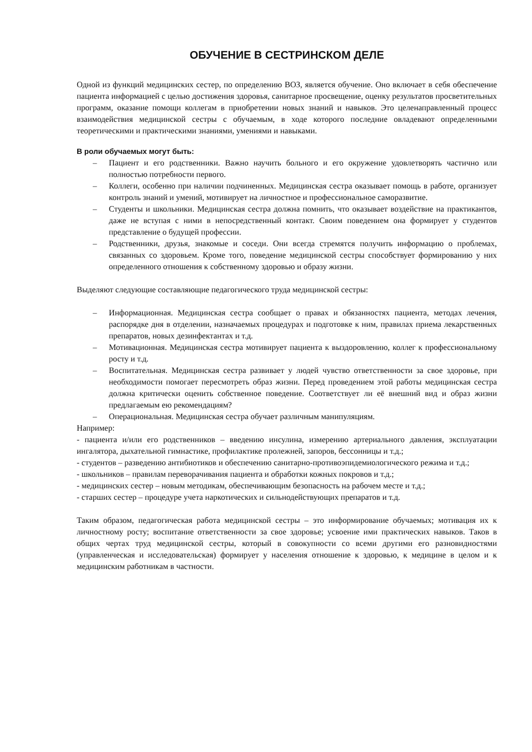ОБУЧЕНИЕ В СЕСТРИНСКОМ ДЕЛЕ
Одной из функций медицинских сестер, по определению ВОЗ, является обучение. Оно включает в себя обеспечение пациента информацией с целью достижения здоровья, санитарное просвещение, оценку результатов просветительных программ, оказание помощи коллегам в приобретении новых знаний и навыков. Это целенаправленный процесс взаимодействия медицинской сестры с обучаемым, в ходе которого последние овладевают определенными теоретическими и практическими знаниями, умениями и навыками.
В роли обучаемых могут быть:
– Пациент и его родственники. Важно научить больного и его окружение удовлетворять частично или полностью потребности первого.
– Коллеги, особенно при наличии подчиненных. Медицинская сестра оказывает помощь в работе, организует контроль знаний и умений, мотивирует на личностное и профессиональное саморазвитие.
– Студенты и школьники. Медицинская сестра должна помнить, что оказывает воздействие на практикантов, даже не вступая с ними в непосредственный контакт. Своим поведением она формирует у студентов представление о будущей профессии.
– Родственники, друзья, знакомые и соседи. Они всегда стремятся получить информацию о проблемах, связанных со здоровьем. Кроме того, поведение медицинской сестры способствует формированию у них определенного отношения к собственному здоровью и образу жизни.
Выделяют следующие составляющие педагогического труда медицинской сестры:
– Информационная. Медицинская сестра сообщает о правах и обязанностях пациента, методах лечения, распорядке дня в отделении, назначаемых процедурах и подготовке к ним, правилах приема лекарственных препаратов, новых дезинфектантах и т.д.
– Мотивационная. Медицинская сестра мотивирует пациента к выздоровлению, коллег к профессиональному росту и т.д.
– Воспитательная. Медицинская сестра развивает у людей чувство ответственности за свое здоровье, при необходимости помогает пересмотреть образ жизни. Перед проведением этой работы медицинская сестра должна критически оценить собственное поведение. Соответствует ли её внешний вид и образ жизни предлагаемым ею рекомендациям?
– Операциональная. Медицинская сестра обучает различным манипуляциям.
Например:
- пациента и/или его родственников – введению инсулина, измерению артериального давления, эксплуатации ингалятора, дыхательной гимнастике, профилактике пролежней, запоров, бессонницы и т.д.;
- студентов – разведению антибиотиков и обеспечению санитарно-противоэпидемиологического режима и т.д.;
- школьников – правилам переворачивания пациента и обработки кожных покровов и т.д.;
- медицинских сестер – новым методикам, обеспечивающим безопасность на рабочем месте и т.д.;
- старших сестер – процедуре учета наркотических и сильнодействующих препаратов и т.д.
Таким образом, педагогическая работа медицинской сестры – это информирование обучаемых; мотивация их к личностному росту; воспитание ответственности за свое здоровье; усвоение ими практических навыков. Таков в общих чертах труд медицинской сестры, который в совокупности со всеми другими его разновидностями (управленческая и исследовательская) формирует у населения отношение к здоровью, к медицине в целом и к медицинским работникам в частности.